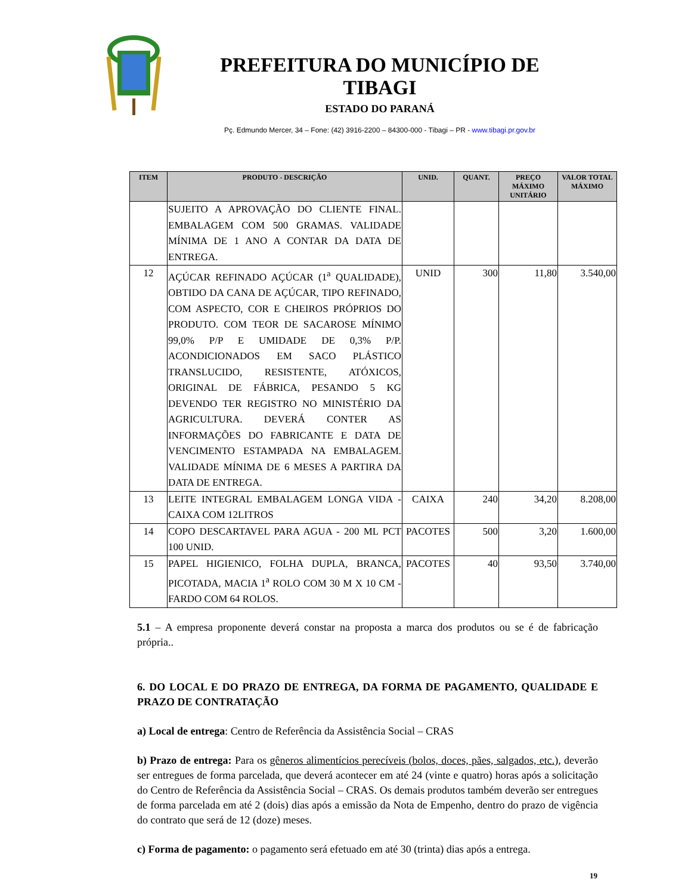PREFEITURA DO MUNICÍPIO DE TIBAGI
ESTADO DO PARANÁ
Pç. Edmundo Mercer, 34 – Fone: (42) 3916-2200 – 84300-000 - Tibagi – PR - www.tibagi.pr.gov.br
| ITEM | PRODUTO - DESCRIÇÃO | UNID. | QUANT. | PREÇO MÁXIMO UNITÁRIO | VALOR TOTAL MÁXIMO |
| --- | --- | --- | --- | --- | --- |
| | SUJEITO A APROVAÇÃO DO CLIENTE FINAL. EMBALAGEM COM 500 GRAMAS. VALIDADE MÍNIMA DE 1 ANO A CONTAR DA DATA DE ENTREGA. | | | | |
| 12 | AÇÚCAR REFINADO AÇÚCAR (1<sup>a</sup> QUALIDADE), OBTIDO DA CANA DE AÇÚCAR, TIPO REFINADO, COM ASPECTO, COR E CHEIROS PRÓPRIOS DO PRODUTO. COM TEOR DE SACAROSE MÍNIMO 99,0% P/P E UMIDADE DE 0,3% P/P. ACONDICIONADOS EM SACO PLÁSTICO TRANSLUCIDO, RESISTENTE, ATÓXICOS, ORIGINAL DE FÁBRICA, PESANDO 5 KG DEVENDO TER REGISTRO NO MINISTÉRIO DA AGRICULTURA. DEVERÁ CONTER AS INFORMAÇÕES DO FABRICANTE E DATA DE VENCIMENTO ESTAMPADA NA EMBALAGEM. VALIDADE MÍNIMA DE 6 MESES A PARTIRA DA DATA DE ENTREGA. | UNID | 300 | 11,80 | 3.540,00 |
| 13 | LEITE INTEGRAL EMBALAGEM LONGA VIDA - CAIXA COM 12LITROS | CAIXA | 240 | 34,20 | 8.208,00 |
| 14 | COPO DESCARTAVEL PARA AGUA - 200 ML PCT 100 UNID. | PACOTES | 500 | 3,20 | 1.600,00 |
| 15 | PAPEL HIGIENICO, FOLHA DUPLA, BRANCA, PICOTADA, MACIA 1<sup>a</sup> ROLO COM 30 M X 10 CM - FARDO COM 64 ROLOS. | PACOTES | 40 | 93,50 | 3.740,00 |
5.1 – A empresa proponente deverá constar na proposta a marca dos produtos ou se é de fabricação própria..
6. DO LOCAL E DO PRAZO DE ENTREGA, DA FORMA DE PAGAMENTO, QUALIDADE E PRAZO DE CONTRATAÇÃO
a) Local de entrega: Centro de Referência da Assistência Social – CRAS
b) Prazo de entrega: Para os gêneros alimentícios perecíveis (bolos, doces, pães, salgados, etc.), deverão ser entregues de forma parcelada, que deverá acontecer em até 24 (vinte e quatro) horas após a solicitação do Centro de Referência da Assistência Social – CRAS. Os demais produtos também deverão ser entregues de forma parcelada em até 2 (dois) dias após a emissão da Nota de Empenho, dentro do prazo de vigência do contrato que será de 12 (doze) meses.
c) Forma de pagamento: o pagamento será efetuado em até 30 (trinta) dias após a entrega.
19